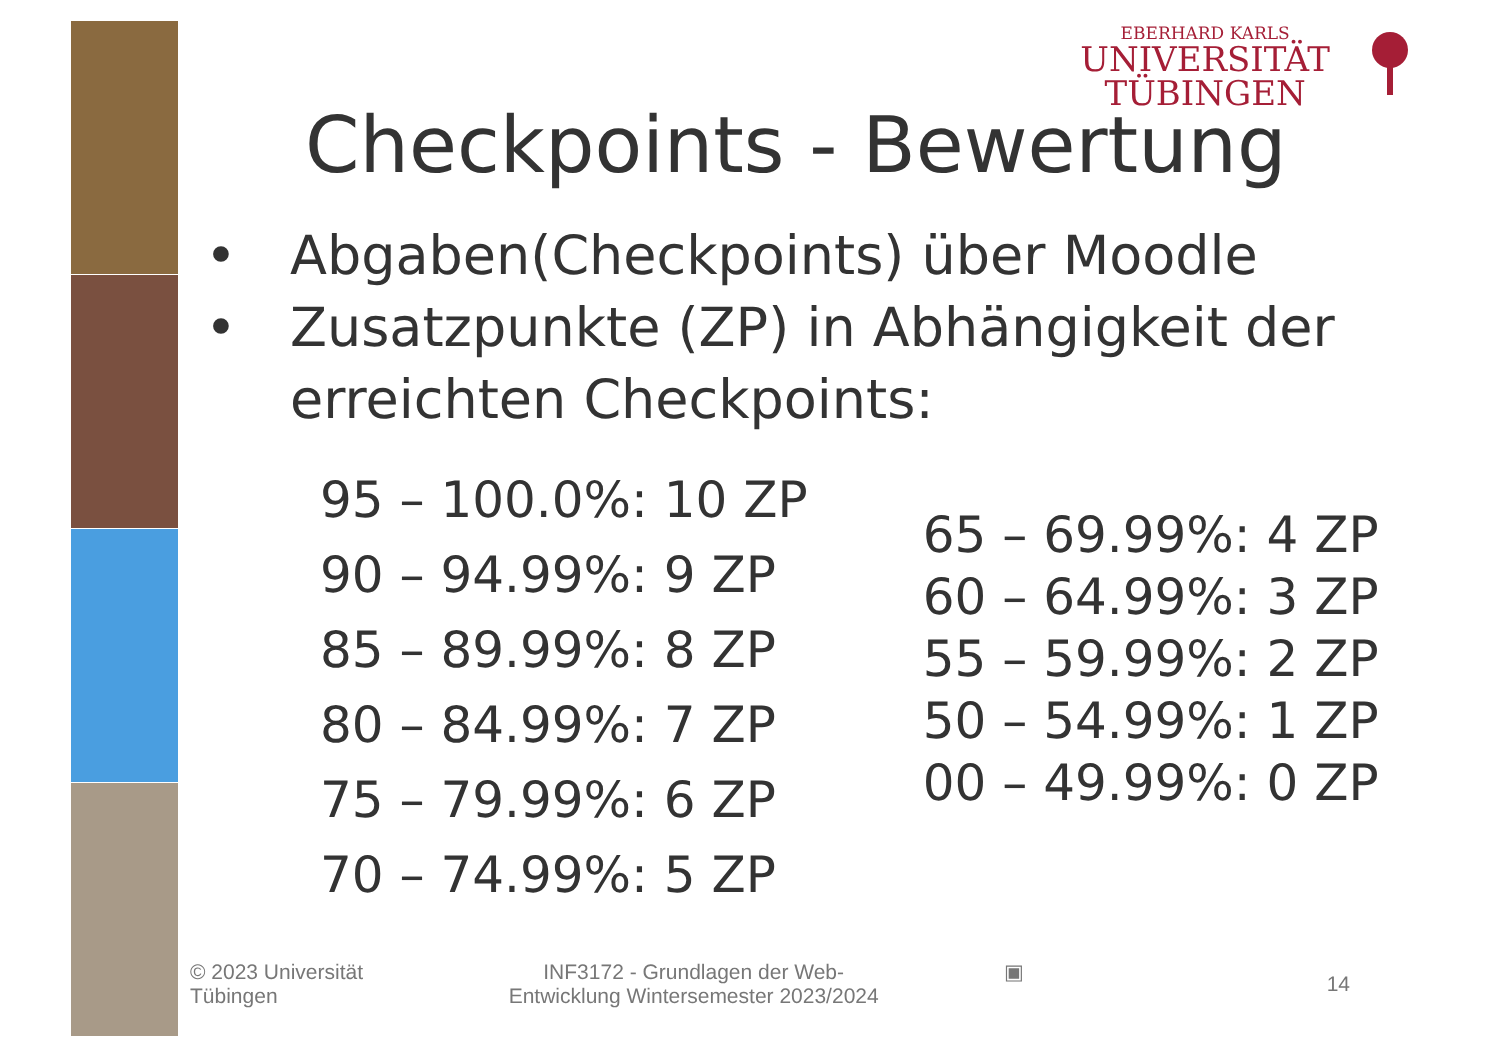EBERHARD KARLS
UNIVERSITÄT
TÜBINGEN
Checkpoints - Bewertung
• Abgaben(Checkpoints) über Moodle
• Zusatzpunkte (ZP) in Abhängigkeit der erreichten Checkpoints:
95 – 100.0%: 10 ZP
90 – 94.99%: 9 ZP
85 – 89.99%: 8 ZP
80 – 84.99%: 7 ZP
75 – 79.99%: 6 ZP
70 – 74.99%: 5 ZP
65 – 69.99%: 4 ZP
60 – 64.99%: 3 ZP
55 – 59.99%: 2 ZP
50 – 54.99%: 1 ZP
00 – 49.99%: 0 ZP
© 2023 Universität
Tübingen
INF3172 - Grundlagen der Web-
Entwicklung Wintersemester 2023/2024
▣
14